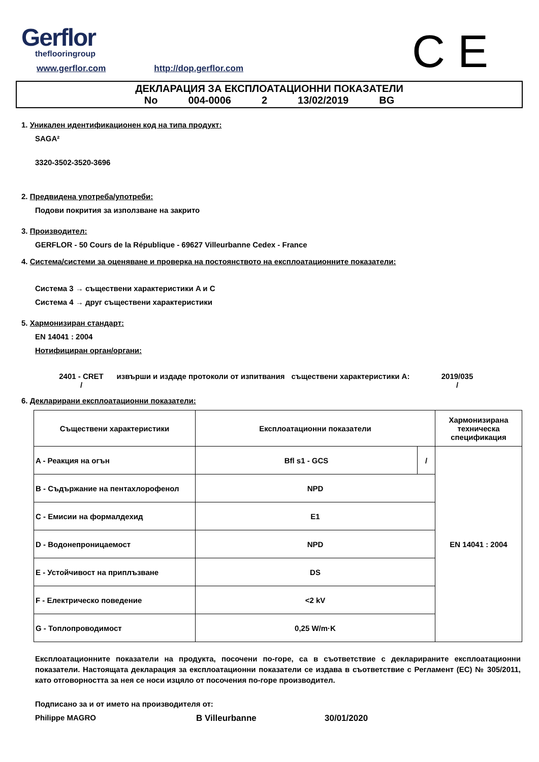Gerflor
theflooringroup
C E
www.gerflor.com http://dop.gerflor.com
ДЕКЛАРАЦИЯ ЗА ЕКСПЛОАТАЦИОННИ ПОКАЗАТЕЛИ
No 004-0006 2 13/02/2019 BG
1. Уникален идентификационен код на типа продукт:
SAGA²
3320-3502-3520-3696
2. Предвидена употреба/употреби:
Подови покрития за използване на закрито
3. Производител:
GERFLOR - 50 Cours de la République - 69627 Villeurbanne Cedex - France
4. Система/системи за оценяване и проверка на постоянството на експлоатационните показатели:
Система 3 → съществени характеристики A и C
Система 4 → друг съществени характеристики
5. Хармонизиран стандарт:
EN 14041 : 2004
Нотифициран орган/органи:
2401 - CRET
/
извърши и издаде протоколи от изпитвания
съществени характеристики A:
2019/035
/
6. Декларирани експлоатационни показатели:
| Съществени характеристики | Експлоатационни показатели | | Хармонизирана техническа спецификация |
| --- | --- | --- | --- |
| A - Реакция на огън | Bfl s1 - GCS | / | EN 14041 : 2004 |
| B - Съдържание на пентахлорофенол | NPD | | |
| C - Емисии на формалдехид | E1 | | |
| D - Водонепроницаемост | NPD | | |
| E - Устойчивост на приплъзване | DS | | |
| F - Електрическо поведение | <2 kV | | |
| G - Топлопроводимост | 0,25 W/m·K | | |
Експлоатационните показатели на продукта, посочени по-горе, са в съответствие с декларираните експлоатационни показатели. Настоящата декларация за експлоатационни показатели се издава в съответствие с Регламент (ЕС) № 305/2011, като отговорността за нея се носи изцяло от посочения по-горе производител.
Подписано за и от името на производителя от:
Philippe MAGRO B Villeurbanne 30/01/2020